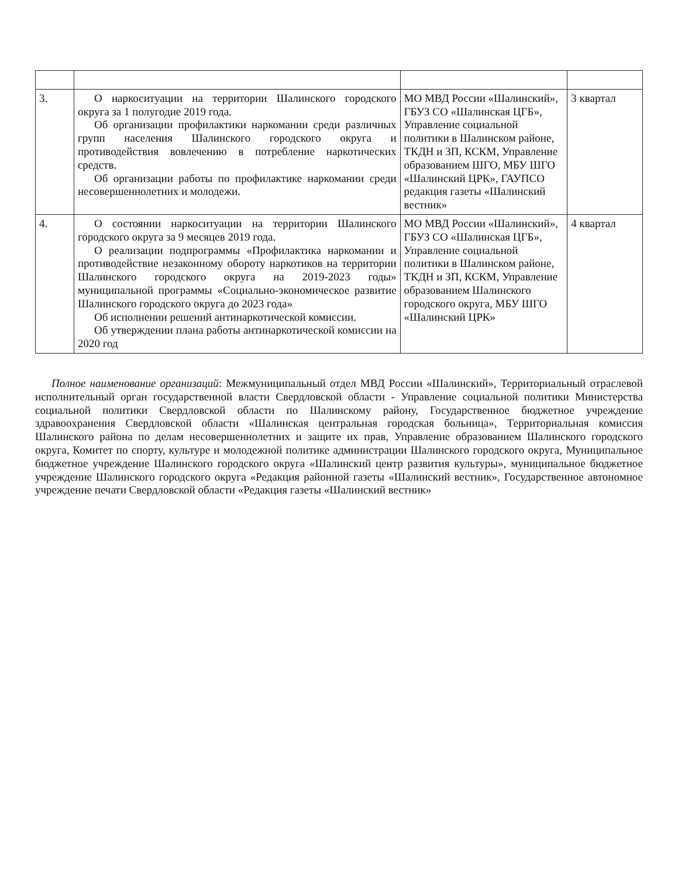| 3. | О наркоситуации на территории Шалинского городского округа за 1 полугодие 2019 года. Об организации профилактики наркомании среди различных групп населения Шалинского городского округа и противодействия вовлечению в потребление наркотических средств. Об организации работы по профилактике наркомании среди несовершеннолетних и молодежи. | МО МВД России «Шалинский», ГБУЗ СО «Шалинская ЦГБ», Управление социальной политики в Шалинском районе, ТКДН и ЗП, КСКМ, Управление образованием ШГО, МБУ ШГО «Шалинский ЦРК», ГАУПСО редакция газеты «Шалинский вестник» | 3 квартал |
| 4. | О состоянии наркоситуации на территории Шалинского городского округа за 9 месяцев 2019 года. О реализации подпрограммы «Профилактика наркомании и противодействие незаконному обороту наркотиков на территории Шалинского городского округа на 2019-2023 годы» муниципальной программы «Социально-экономическое развитие Шалинского городского округа до 2023 года» Об исполнении решений антинаркотической комиссии. Об утверждении плана работы антинаркотической комиссии на 2020 год | МО МВД России «Шалинский», ГБУЗ СО «Шалинская ЦГБ», Управление социальной политики в Шалинском районе, ТКДН и ЗП, КСКМ, Управление образованием Шалинского городского округа, МБУ ШГО «Шалинский ЦРК» | 4 квартал |
Полное наименование организаций: Межмуниципальный отдел МВД России «Шалинский», Территориальный отраслевой исполнительный орган государственной власти Свердловской области - Управление социальной политики Министерства социальной политики Свердловской области по Шалинскому району, Государственное бюджетное учреждение здравоохранения Свердловской области «Шалинская центральная городская больница», Территориальная комиссия Шалинского района по делам несовершеннолетних и защите их прав, Управление образованием Шалинского городского округа, Комитет по спорту, культуре и молодежной политике администрации Шалинского городского округа, Муниципальное бюджетное учреждение Шалинского городского округа «Шалинский центр развития культуры», муниципальное бюджетное учреждение Шалинского городского округа «Редакция районной газеты «Шалинский вестник», Государственное автономное учреждение печати Свердловской области «Редакция газеты «Шалинский вестник»